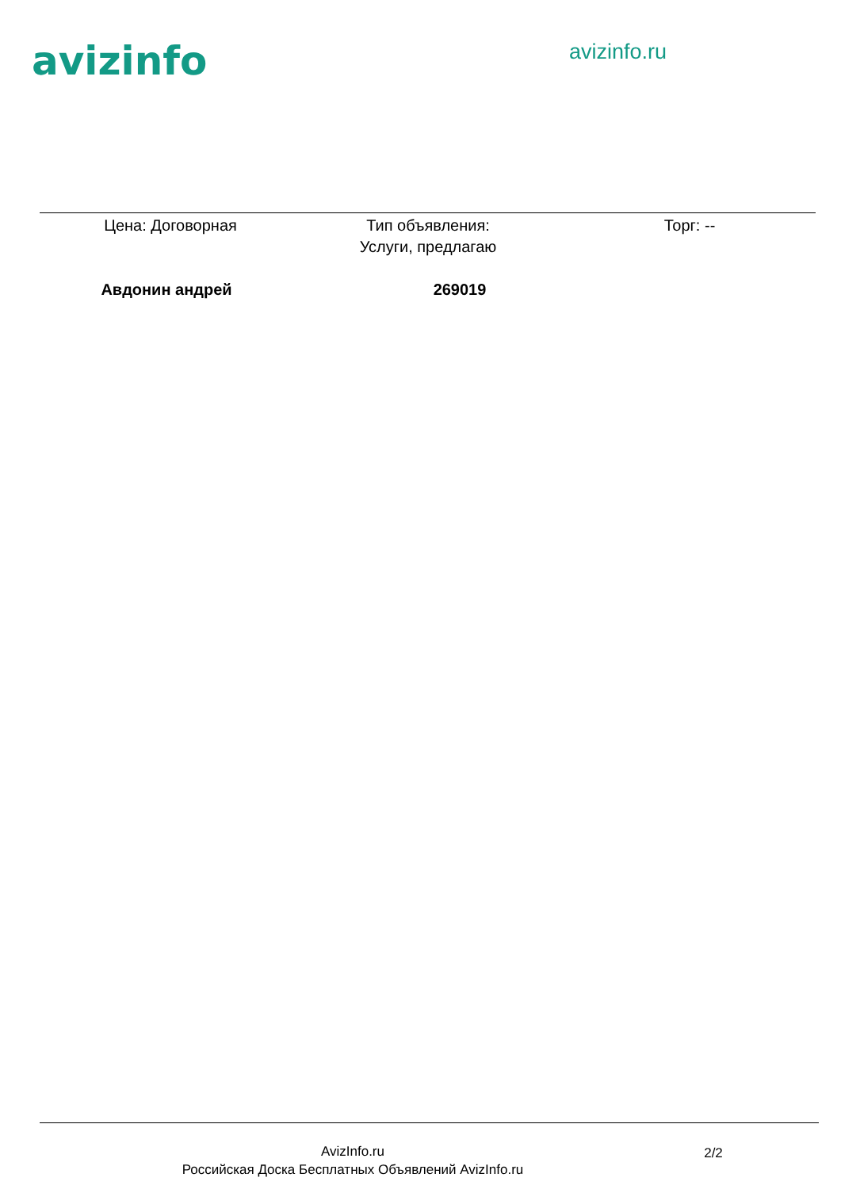avizinfo
avizinfo.ru
Цена: Договорная Тип объявления:
Услуги, предлагаю
Торг: --
Авдонин андрей 269019
AvizInfo.ru
Российская Доска Бесплатных Объявлений AvizInfo.ru
2/2